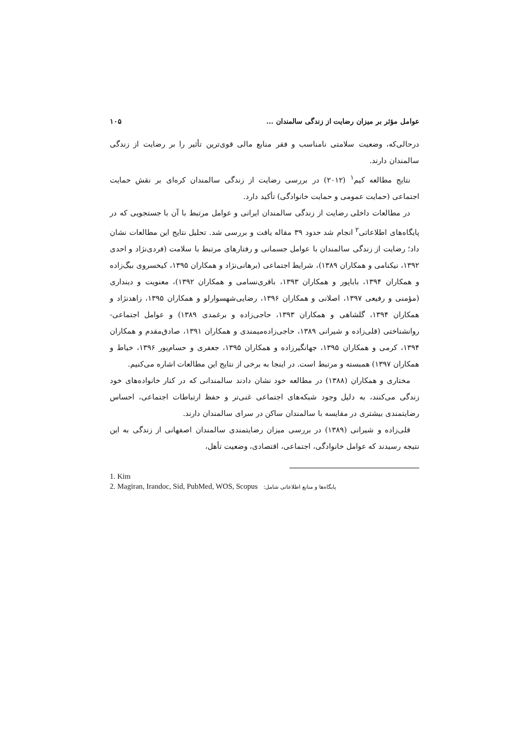عوامل مؤثر بر میزان رضایت از زندگی سالمندان ... ۱۰۵
درحالی‌که، وضعیت سلامتی نامناسب و فقر منابع مالی قوی‌ترین تأثیر را بر رضایت از زندگی سالمندان دارند.
نتایج مطالعه کیم<sup>۱</sup> (۲۰۱۲) در بررسی رضایت از زندگی سالمندان کره‌ای بر نقش حمایت اجتماعی (حمایت عمومی و حمایت خانوادگی) تأکید دارد.
در مطالعات داخلی رضایت از زندگی سالمندان ایرانی و عوامل مرتبط با آن با جستجویی که در پایگاه‌های اطلاعاتی<sup>۲</sup> انجام شد حدود ۳۹ مقاله یافت و بررسی شد. تحلیل نتایج این مطالعات نشان داد؛ رضایت از زندگی سالمندان با عوامل جسمانی و رفتارهای مرتبط با سلامت (فردی‌نژاد و احدی ۱۳۹۲، نیکنامی و همکاران ۱۳۸۹)، شرایط اجتماعی (برهانی‌نژاد و همکاران ۱۳۹۵، کیخسروی بیگ‌زاده و همکاران ۱۳۹۴، باباپور و همکاران ۱۳۹۳، باقری‌نسامی و همکاران ۱۳۹۲)، معنویت و دینداری (مؤمنی و رفیعی ۱۳۹۷، اصلانی و همکاران ۱۳۹۶، رضایی‌شهسوارلو و همکاران ۱۳۹۵، زاهدنژاد و همکاران ۱۳۹۴، گلشاهی و همکاران ۱۳۹۳، حاجی‌زاده و برغمدی ۱۳۸۹) و عوامل اجتماعی- روانشناختی (قلی‌زاده و شیرانی ۱۳۸۹، حاجی‌زاده‌میمندی و همکاران ۱۳۹۱، صادق‌مقدم و همکاران ۱۳۹۴، کرمی و همکاران ۱۳۹۵، جهانگیرزاده و همکاران ۱۳۹۵، جعفری و حسام‌پور ۱۳۹۶، خیاط و همکاران ۱۳۹۷) همبسته و مرتبط است. در اینجا به برخی از نتایج این مطالعات اشاره می‌کنیم.
مختاری و همکاران (۱۳۸۸) در مطالعه خود نشان دادند سالمندانی که در کنار خانواده‌های خود زندگی می‌کنند، به دلیل وجود شبکه‌های اجتماعی غنی‌تر و حفظ ارتباطات اجتماعی، احساس رضایتمندی بیشتری در مقایسه با سالمندان ساکن در سرای سالمندان دارند.
قلی‌زاده و شیرانی (۱۳۸۹) در بررسی میزان رضایتمندی سالمندان اصفهانی از زندگی به این نتیجه رسیدند که عوامل خانوادگی، اجتماعی، اقتصادی، وضعیت تأهل،
1. Kim
2. Magiran, Irandoc, Sid, PubMed, WOS, Scopus پایگاه‌ها و منابع اطلاعاتی شامل: